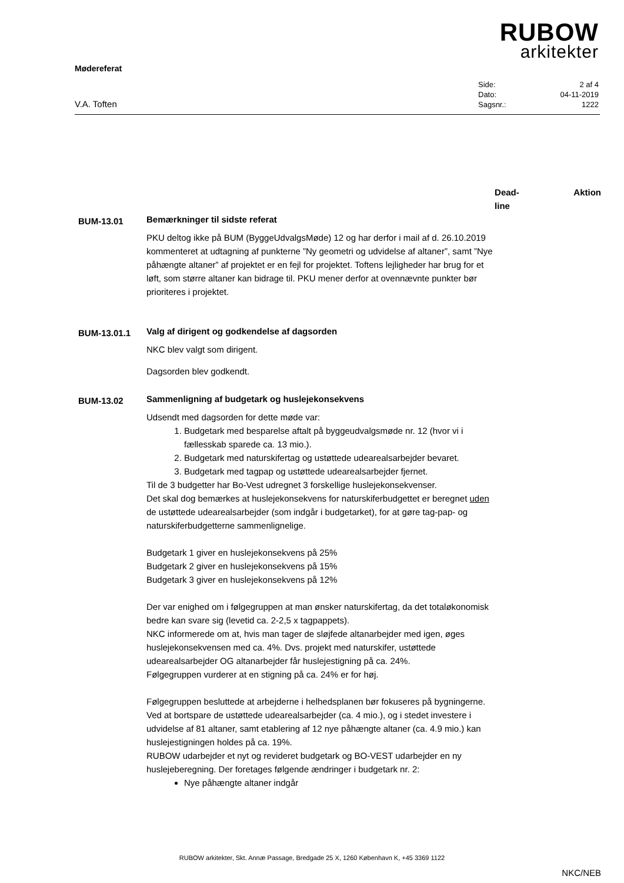RUBOW
arkitekter
Mødereferat
V.A. Toften
| Side: | 2 af 4 |
| Dato: | 04-11-2019 |
| Sagsnr.: | 1222 |
Dead-
line
Aktion
BUM-13.01
Bemærkninger til sidste referat
PKU deltog ikke på BUM (ByggeUdvalgsMøde) 12 og har derfor i mail af d. 26.10.2019 kommenteret at udtagning af punkterne ”Ny geometri og udvidelse af altaner”, samt ”Nye påhængte altaner” af projektet er en fejl for projektet. Toftens lejligheder har brug for et løft, som større altaner kan bidrage til. PKU mener derfor at ovennævnte punkter bør prioriteres i projektet.
BUM-13.01.1
Valg af dirigent og godkendelse af dagsorden
NKC blev valgt som dirigent.
Dagsorden blev godkendt.
BUM-13.02
Sammenligning af budgetark og huslejekonsekvens
Udsendt med dagsorden for dette møde var:
1. Budgetark med besparelse aftalt på byggeudvalgsmøde nr. 12 (hvor vi i fællesskab sparede ca. 13 mio.).
2. Budgetark med naturskifertag og ustøttede udearealsarbejder bevaret.
3. Budgetark med tagpap og ustøttede udearealsarbejder fjernet.
Til de 3 budgetter har Bo-Vest udregnet 3 forskellige huslejekonsekvenser.
Det skal dog bemærkes at huslejekonsekvens for naturskiferbudgettet er beregnet uden de ustøttede udearealsarbejder (som indgår i budgetarket), for at gøre tag-pap- og naturskiferbudgetterne sammenlignelige.
Budgetark 1 giver en huslejekonsekvens på 25%
Budgetark 2 giver en huslejekonsekvens på 15%
Budgetark 3 giver en huslejekonsekvens på 12%
Der var enighed om i følgegruppen at man ønsker naturskifertag, da det totaløkonomisk bedre kan svare sig (levetid ca. 2-2,5 x tagpappets).
NKC informerede om at, hvis man tager de sløjfede altanarbejder med igen, øges huslejekonsekvensen med ca. 4%. Dvs. projekt med naturskifer, ustøttede udearealsarbejder OG altanarbejder får huslejestigning på ca. 24%.
Følgegruppen vurderer at en stigning på ca. 24% er for høj.
Følgegruppen besluttede at arbejderne i helhedsplanen bør fokuseres på bygningerne.
Ved at bortspare de ustøttede udearealsarbejder (ca. 4 mio.), og i stedet investere i udvidelse af 81 altaner, samt etablering af 12 nye påhængte altaner (ca. 4.9 mio.) kan huslejestigningen holdes på ca. 19%.
RUBOW udarbejder et nyt og revideret budgetark og BO-VEST udarbejder en ny huslejeberegning. Der foretages følgende ændringer i budgetark nr. 2:
Nye påhængte altaner indgår
NKC/NEB
RUBOW arkitekter, Skt. Annæ Passage, Bredgade 25 X, 1260 København K, +45 3369 1122